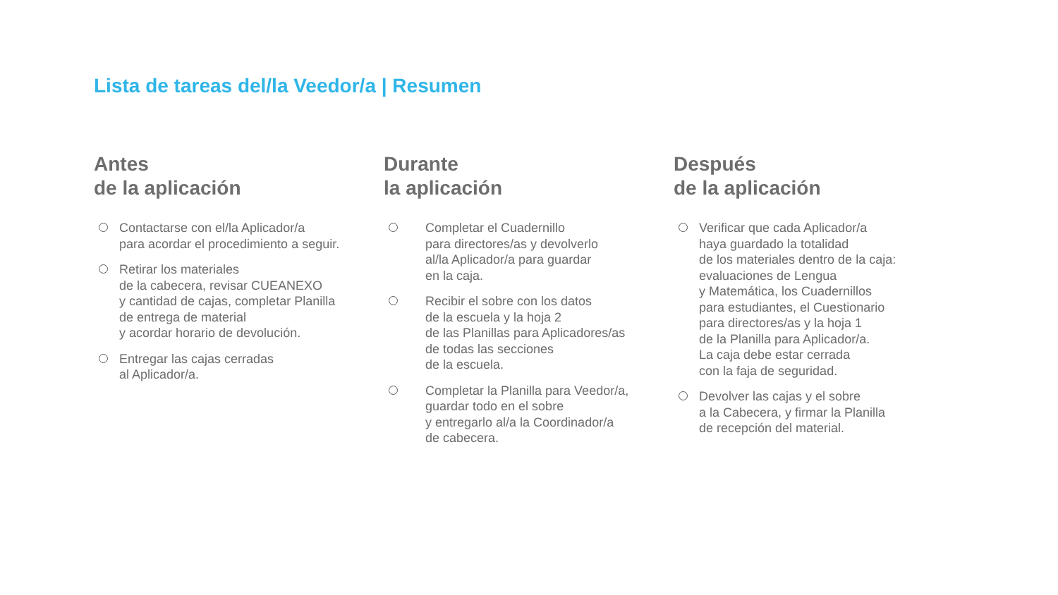Lista de tareas del/la Veedor/a | Resumen
Antes
de la aplicación
Contactarse con el/la Aplicador/a
para acordar el procedimiento a seguir.
Retirar los materiales
de la cabecera, revisar CUEANEXO
y cantidad de cajas, completar Planilla
de entrega de material
y acordar horario de devolución.
Entregar las cajas cerradas
al Aplicador/a.
Durante
la aplicación
Completar el Cuadernillo
para directores/as y devolverlo
al/la Aplicador/a para guardar
en la caja.
Recibir el sobre con los datos
de la escuela y la hoja 2
de las Planillas para Aplicadores/as
de todas las secciones
de la escuela.
Completar la Planilla para Veedor/a,
guardar todo en el sobre
y entregarlo al/a la Coordinador/a
de cabecera.
Después
de la aplicación
Verificar que cada Aplicador/a
haya guardado la totalidad
de los materiales dentro de la caja:
evaluaciones de Lengua
y Matemática, los Cuadernillos
para estudiantes, el Cuestionario
para directores/as y la hoja 1
de la Planilla para Aplicador/a.
La caja debe estar cerrada
con la faja de seguridad.
Devolver las cajas y el sobre
a la Cabecera, y firmar la Planilla
de recepción del material.